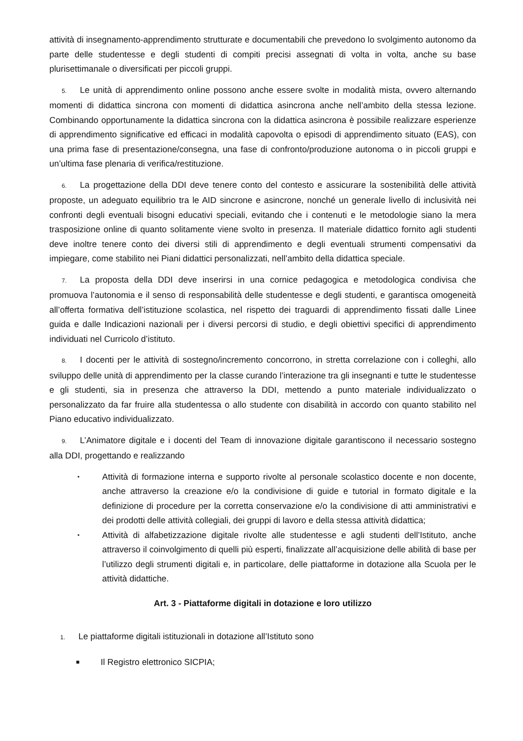attività di insegnamento-apprendimento strutturate e documentabili che prevedono lo svolgimento autonomo da parte delle studentesse e degli studenti di compiti precisi assegnati di volta in volta, anche su base plurisettimanale o diversificati per piccoli gruppi.
5. Le unità di apprendimento online possono anche essere svolte in modalità mista, ovvero alternando momenti di didattica sincrona con momenti di didattica asincrona anche nell’ambito della stessa lezione. Combinando opportunamente la didattica sincrona con la didattica asincrona è possibile realizzare esperienze di apprendimento significative ed efficaci in modalità capovolta o episodi di apprendimento situato (EAS), con una prima fase di presentazione/consegna, una fase di confronto/produzione autonoma o in piccoli gruppi e un’ultima fase plenaria di verifica/restituzione.
6. La progettazione della DDI deve tenere conto del contesto e assicurare la sostenibilità delle attività proposte, un adeguato equilibrio tra le AID sincrone e asincrone, nonché un generale livello di inclusività nei confronti degli eventuali bisogni educativi speciali, evitando che i contenuti e le metodologie siano la mera trasposizione online di quanto solitamente viene svolto in presenza. Il materiale didattico fornito agli studenti deve inoltre tenere conto dei diversi stili di apprendimento e degli eventuali strumenti compensativi da impiegare, come stabilito nei Piani didattici personalizzati, nell’ambito della didattica speciale.
7. La proposta della DDI deve inserirsi in una cornice pedagogica e metodologica condivisa che promuova l’autonomia e il senso di responsabilità delle studentesse e degli studenti, e garantisca omogeneità all’offerta formativa dell’istituzione scolastica, nel rispetto dei traguardi di apprendimento fissati dalle Linee guida e dalle Indicazioni nazionali per i diversi percorsi di studio, e degli obiettivi specifici di apprendimento individuati nel Curricolo d’istituto.
8. I docenti per le attività di sostegno/incremento concorrono, in stretta correlazione con i colleghi, allo sviluppo delle unità di apprendimento per la classe curando l’interazione tra gli insegnanti e tutte le studentesse e gli studenti, sia in presenza che attraverso la DDI, mettendo a punto materiale individualizzato o personalizzato da far fruire alla studentessa o allo studente con disabilità in accordo con quanto stabilito nel Piano educativo individualizzato.
9. L’Animatore digitale e i docenti del Team di innovazione digitale garantiscono il necessario sostegno alla DDI, progettando e realizzando
• Attività di formazione interna e supporto rivolte al personale scolastico docente e non docente, anche attraverso la creazione e/o la condivisione di guide e tutorial in formato digitale e la definizione di procedure per la corretta conservazione e/o la condivisione di atti amministrativi e dei prodotti delle attività collegiali, dei gruppi di lavoro e della stessa attività didattica;
• Attività di alfabetizzazione digitale rivolte alle studentesse e agli studenti dell’Istituto, anche attraverso il coinvolgimento di quelli più esperti, finalizzate all’acquisizione delle abilità di base per l’utilizzo degli strumenti digitali e, in particolare, delle piattaforme in dotazione alla Scuola per le attività didattiche.
Art. 3 - Piattaforme digitali in dotazione e loro utilizzo
1. Le piattaforme digitali istituzionali in dotazione all’Istituto sono
■ Il Registro elettronico SICPIA;